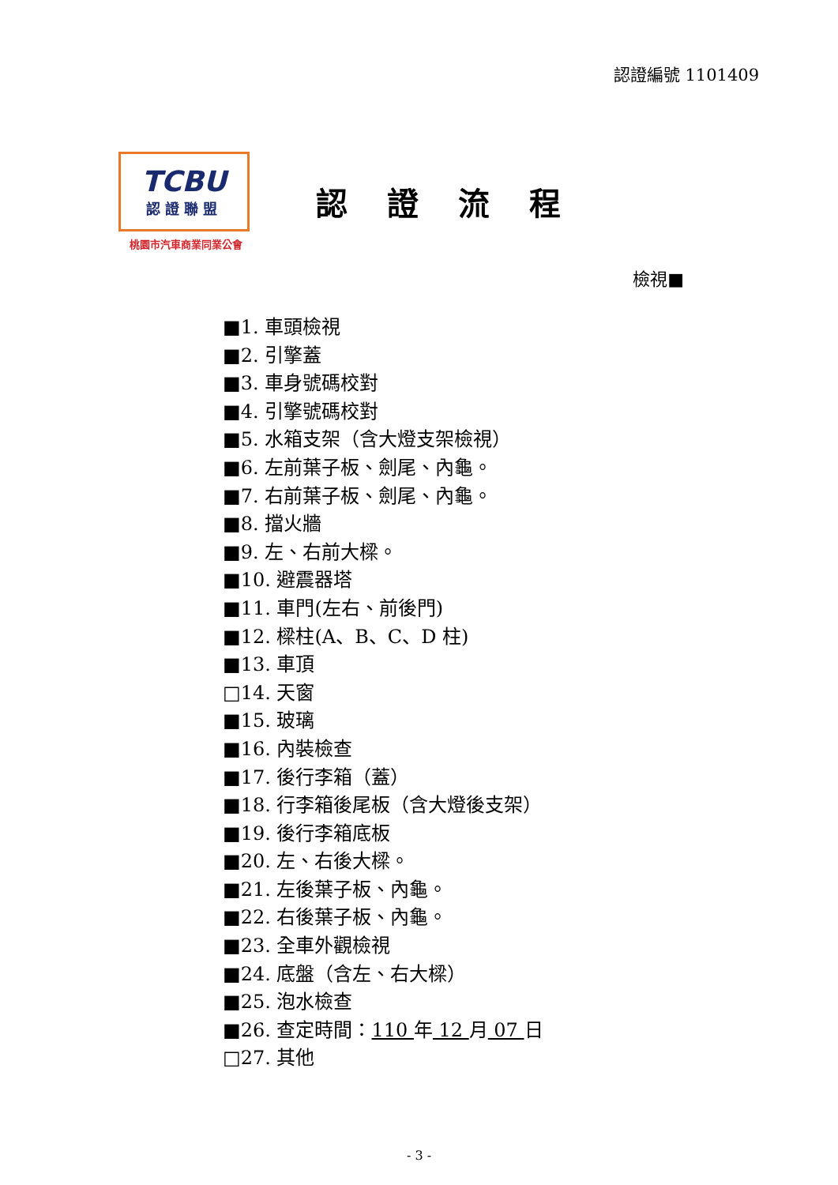認證編號 1101409
TCBU
認證聯盟
桃園市汽車商業同業公會
認證流程
檢視■
■1. 車頭檢視
■2. 引擎蓋
■3. 車身號碼校對
■4. 引擎號碼校對
■5. 水箱支架（含大燈支架檢視）
■6. 左前葉子板、劍尾、內龜。
■7. 右前葉子板、劍尾、內龜。
■8. 擋火牆
■9. 左、右前大樑。
■10. 避震器塔
■11. 車門(左右、前後門)
■12. 樑柱(A、B、C、D 柱)
■13. 車頂
□14. 天窗
■15. 玻璃
■16. 內裝檢查
■17. 後行李箱（蓋）
■18. 行李箱後尾板（含大燈後支架）
■19. 後行李箱底板
■20. 左、右後大樑。
■21. 左後葉子板、內龜。
■22. 右後葉子板、內龜。
■23. 全車外觀檢視
■24. 底盤（含左、右大樑）
■25. 泡水檢查
■26. 查定時間：110 年 12 月 07 日
□27. 其他
- 3 -